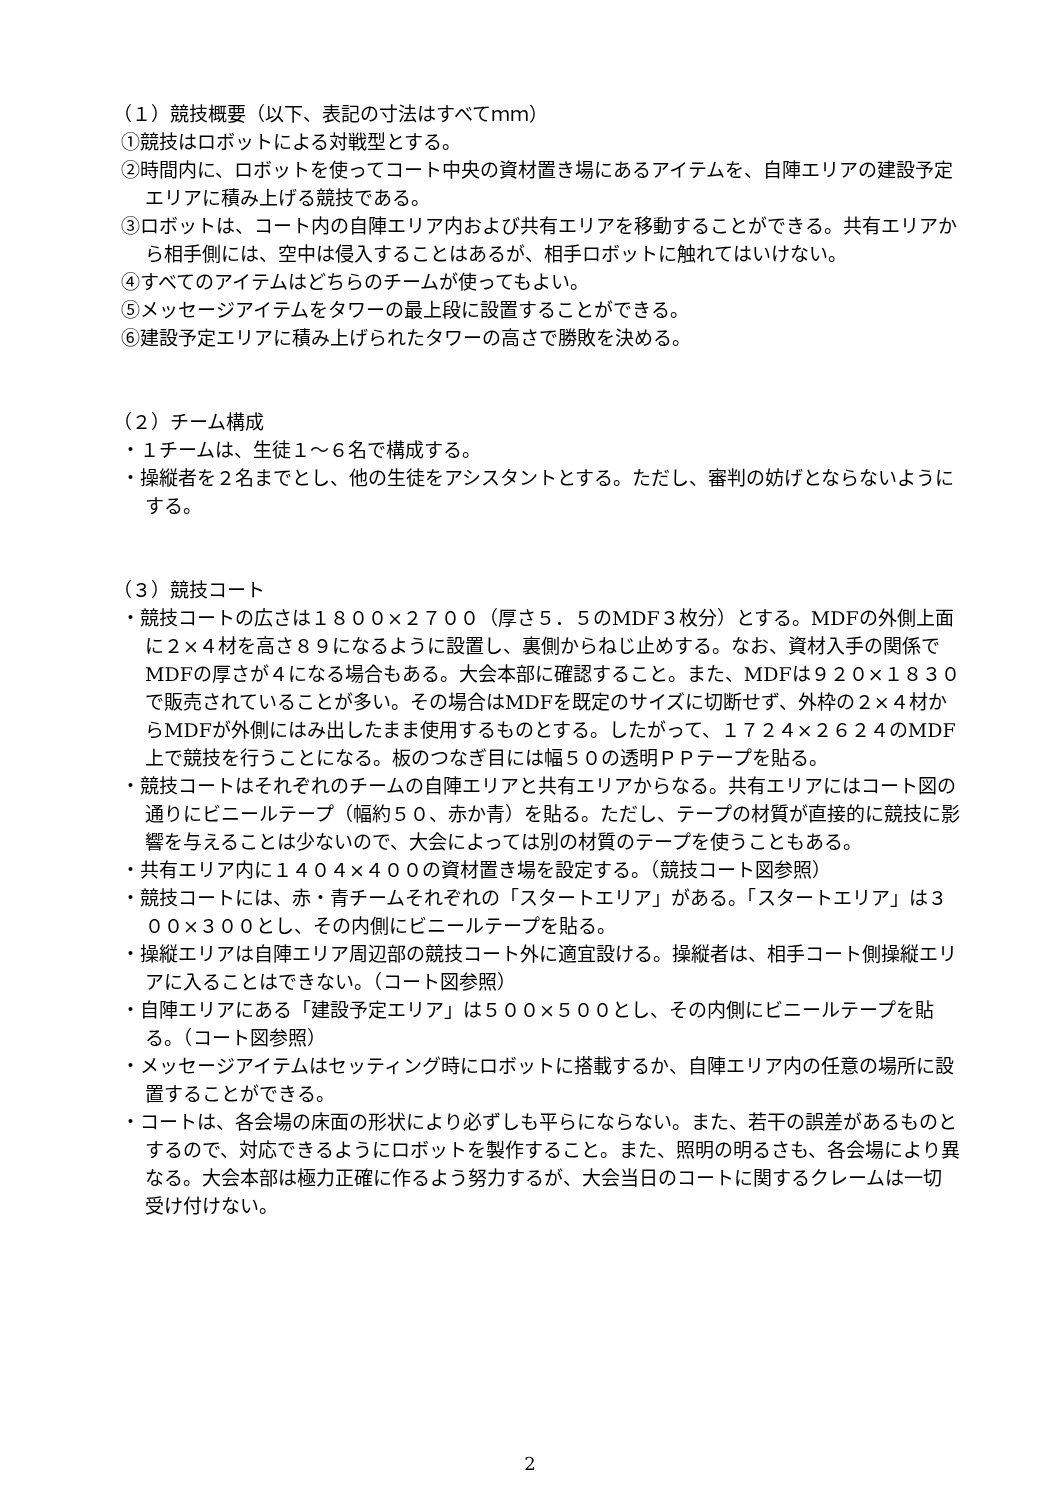（１）競技概要（以下、表記の寸法はすべてｍｍ）
①競技はロボットによる対戦型とする。
②時間内に、ロボットを使ってコート中央の資材置き場にあるアイテムを、自陣エリアの建設予定エリアに積み上げる競技である。
③ロボットは、コート内の自陣エリア内および共有エリアを移動することができる。共有エリアから相手側には、空中は侵入することはあるが、相手ロボットに触れてはいけない。
④すべてのアイテムはどちらのチームが使ってもよい。
⑤メッセージアイテムをタワーの最上段に設置することができる。
⑥建設予定エリアに積み上げられたタワーの高さで勝敗を決める。
（２）チーム構成
・１チームは、生徒１～６名で構成する。
・操縦者を２名までとし、他の生徒をアシスタントとする。ただし、審判の妨げとならないようにする。
（３）競技コート
・競技コートの広さは１８００×２７００（厚さ５．５のMDF３枚分）とする。MDFの外側上面に２×４材を高さ８９になるように設置し、裏側からねじ止めする。なお、資材入手の関係でMDFの厚さが４になる場合もある。大会本部に確認すること。また、MDFは９２０×１８３０で販売されていることが多い。その場合はMDFを既定のサイズに切断せず、外枠の２×４材からMDFが外側にはみ出したまま使用するものとする。したがって、１７２４×２６２４のMDF上で競技を行うことになる。板のつなぎ目には幅５０の透明ＰＰテープを貼る。
・競技コートはそれぞれのチームの自陣エリアと共有エリアからなる。共有エリアにはコート図の通りにビニールテープ（幅約５０、赤か青）を貼る。ただし、テープの材質が直接的に競技に影響を与えることは少ないので、大会によっては別の材質のテープを使うこともある。
・共有エリア内に１４０４×４００の資材置き場を設定する。（競技コート図参照）
・競技コートには、赤・青チームそれぞれの「スタートエリア」がある。「スタートエリア」は３００×３００とし、その内側にビニールテープを貼る。
・操縦エリアは自陣エリア周辺部の競技コート外に適宜設ける。操縦者は、相手コート側操縦エリアに入ることはできない。（コート図参照）
・自陣エリアにある「建設予定エリア」は５００×５００とし、その内側にビニールテープを貼る。（コート図参照）
・メッセージアイテムはセッティング時にロボットに搭載するか、自陣エリア内の任意の場所に設置することができる。
・コートは、各会場の床面の形状により必ずしも平らにならない。また、若干の誤差があるものとするので、対応できるようにロボットを製作すること。また、照明の明るさも、各会場により異なる。大会本部は極力正確に作るよう努力するが、大会当日のコートに関するクレームは一切受け付けない。
2